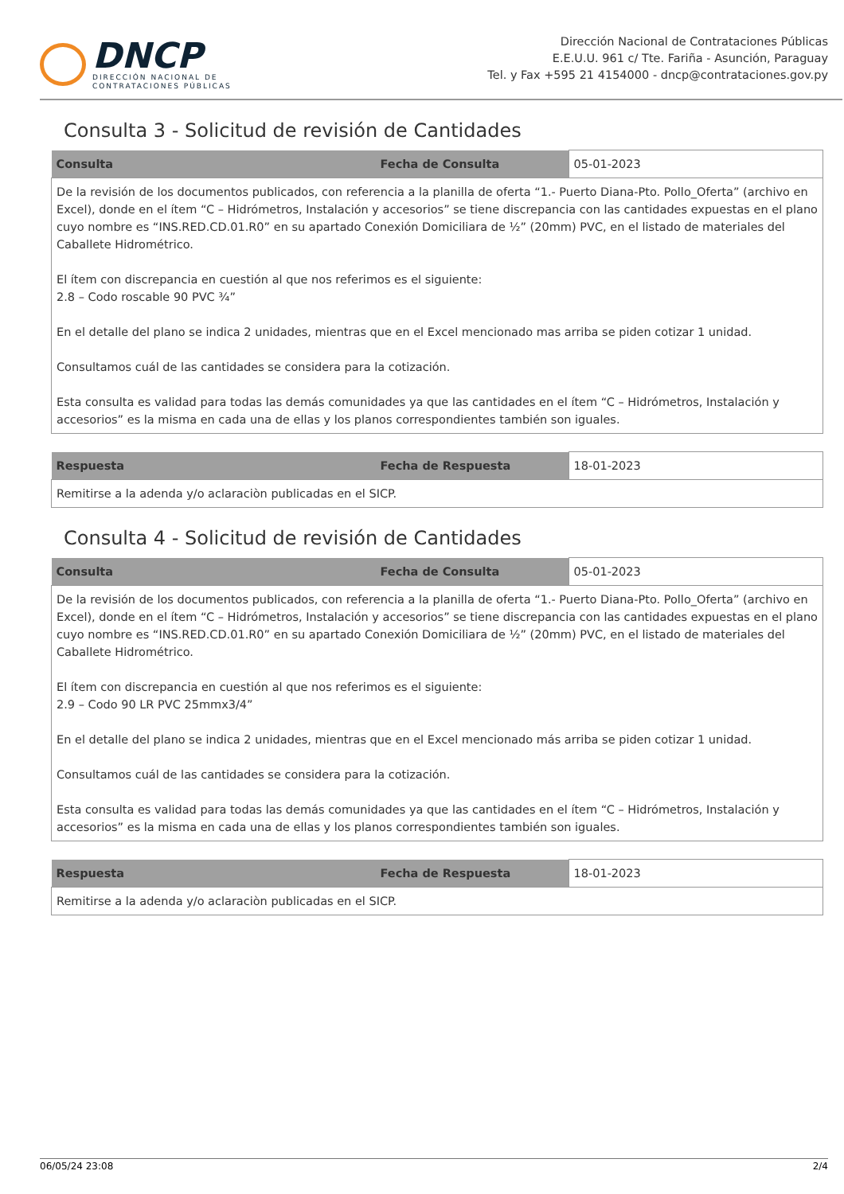DNCP
DIRECCIÓN NACIONAL DE
CONTRATACIONES PÚBLICAS
Dirección Nacional de Contrataciones Públicas
E.E.U.U. 961 c/ Tte. Fariña - Asunción, Paraguay
Tel. y Fax +595 21 4154000 - dncp@contrataciones.gov.py
Consulta 3 - Solicitud de revisión de Cantidades
| Consulta | Fecha de Consulta | 05-01-2023 |
| De la revisión de los documentos publicados, con referencia a la planilla de oferta “1.- Puerto Diana-Pto. Pollo_Oferta” (archivo en Excel), donde en el ítem “C – Hidrómetros, Instalación y accesorios” se tiene discrepancia con las cantidades expuestas en el plano cuyo nombre es “INS.RED.CD.01.R0” en su apartado Conexión Domiciliara de ½” (20mm) PVC, en el listado de materiales del Caballete Hidrométrico. El ítem con discrepancia en cuestión al que nos referimos es el siguiente: 2.8 – Codo roscable 90 PVC ¾” En el detalle del plano se indica 2 unidades, mientras que en el Excel mencionado mas arriba se piden cotizar 1 unidad. Consultamos cuál de las cantidades se considera para la cotización. Esta consulta es validad para todas las demás comunidades ya que las cantidades en el ítem “C – Hidrómetros, Instalación y accesorios” es la misma en cada una de ellas y los planos correspondientes también son iguales. | | |
| Respuesta | Fecha de Respuesta | 18-01-2023 |
| Remitirse a la adenda y/o aclaraciòn publicadas en el SICP. | | |
Consulta 4 - Solicitud de revisión de Cantidades
| Consulta | Fecha de Consulta | 05-01-2023 |
| De la revisión de los documentos publicados, con referencia a la planilla de oferta “1.- Puerto Diana-Pto. Pollo_Oferta” (archivo en Excel), donde en el ítem “C – Hidrómetros, Instalación y accesorios” se tiene discrepancia con las cantidades expuestas en el plano cuyo nombre es “INS.RED.CD.01.R0” en su apartado Conexión Domiciliara de ½” (20mm) PVC, en el listado de materiales del Caballete Hidrométrico. El ítem con discrepancia en cuestión al que nos referimos es el siguiente: 2.9 – Codo 90 LR PVC 25mmx3/4” En el detalle del plano se indica 2 unidades, mientras que en el Excel mencionado más arriba se piden cotizar 1 unidad. Consultamos cuál de las cantidades se considera para la cotización. Esta consulta es validad para todas las demás comunidades ya que las cantidades en el ítem “C – Hidrómetros, Instalación y accesorios” es la misma en cada una de ellas y los planos correspondientes también son iguales. | | |
| Respuesta | Fecha de Respuesta | 18-01-2023 |
| Remitirse a la adenda y/o aclaraciòn publicadas en el SICP. | | |
06/05/24 23:08 2/4